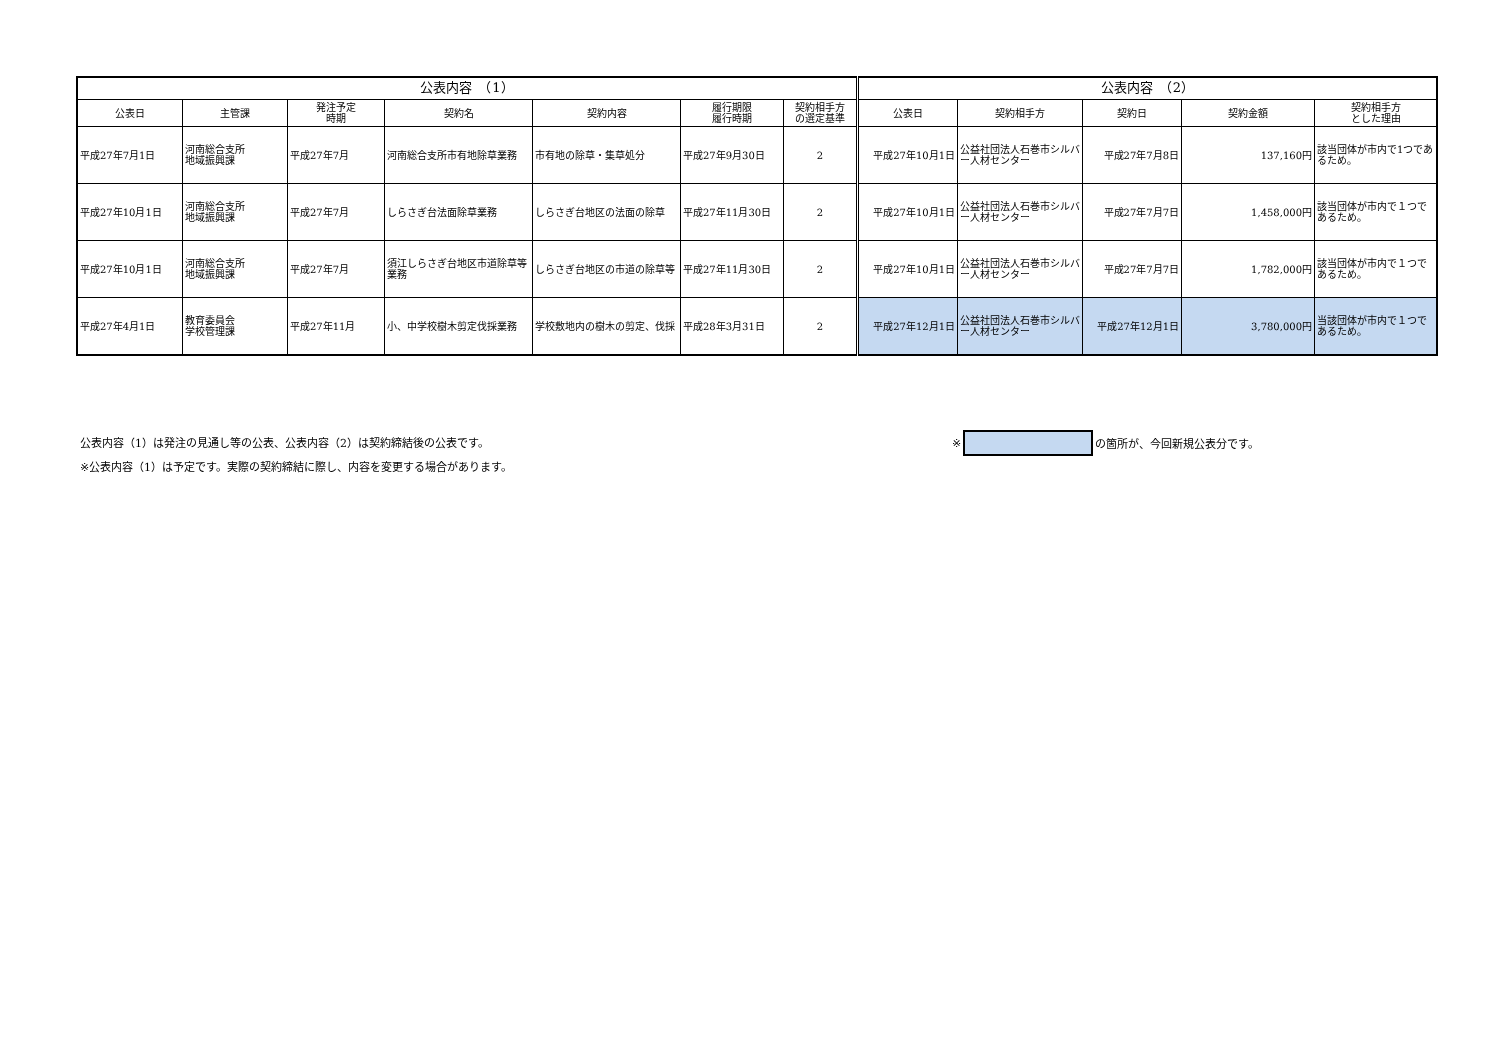| 公表内容 （1） | | | | | | | 公表内容 （2） | | | | |
| --- | --- | --- | --- | --- | --- | --- | --- | --- | --- | --- | --- |
| 公表日 | 主管課 | 発注予定 時期 | 契約名 | 契約内容 | 履行期限 履行時期 | 契約相手方 の選定基準 | 公表日 | 契約相手方 | 契約日 | 契約金額 | 契約相手方 とした理由 |
| 平成27年7月1日 | 河南総合支所 地域振興課 | 平成27年7月 | 河南総合支所市有地除草業務 | 市有地の除草・集草処分 | 平成27年9月30日 | 2 | 平成27年10月1日 | 公益社団法人石巻市シルバー人材センター | 平成27年7月8日 | 137,160円 | 該当団体が市内で1つであるため。 |
| 平成27年10月1日 | 河南総合支所 地域振興課 | 平成27年7月 | しらさぎ台法面除草業務 | しらさぎ台地区の法面の除草 | 平成27年11月30日 | 2 | 平成27年10月1日 | 公益社団法人石巻市シルバー人材センター | 平成27年7月7日 | 1,458,000円 | 該当団体が市内で１つであるため。 |
| 平成27年10月1日 | 河南総合支所 地域振興課 | 平成27年7月 | 須江しらさぎ台地区市道除草等業務 | しらさぎ台地区の市道の除草等 | 平成27年11月30日 | 2 | 平成27年10月1日 | 公益社団法人石巻市シルバー人材センター | 平成27年7月7日 | 1,782,000円 | 該当団体が市内で１つであるため。 |
| 平成27年4月1日 | 教育委員会 学校管理課 | 平成27年11月 | 小、中学校樹木剪定伐採業務 | 学校敷地内の樹木の剪定、伐採 | 平成28年3月31日 | 2 | 平成27年12月1日 | 公益社団法人石巻市シルバー人材センター | 平成27年12月1日 | 3,780,000円 | 当該団体が市内で１つであるため。 |
公表内容（1）は発注の見通し等の公表、公表内容（2）は契約締結後の公表です。
※公表内容（1）は予定です。実際の契約締結に際し、内容を変更する場合があります。
※ の箇所が、今回新規公表分です。